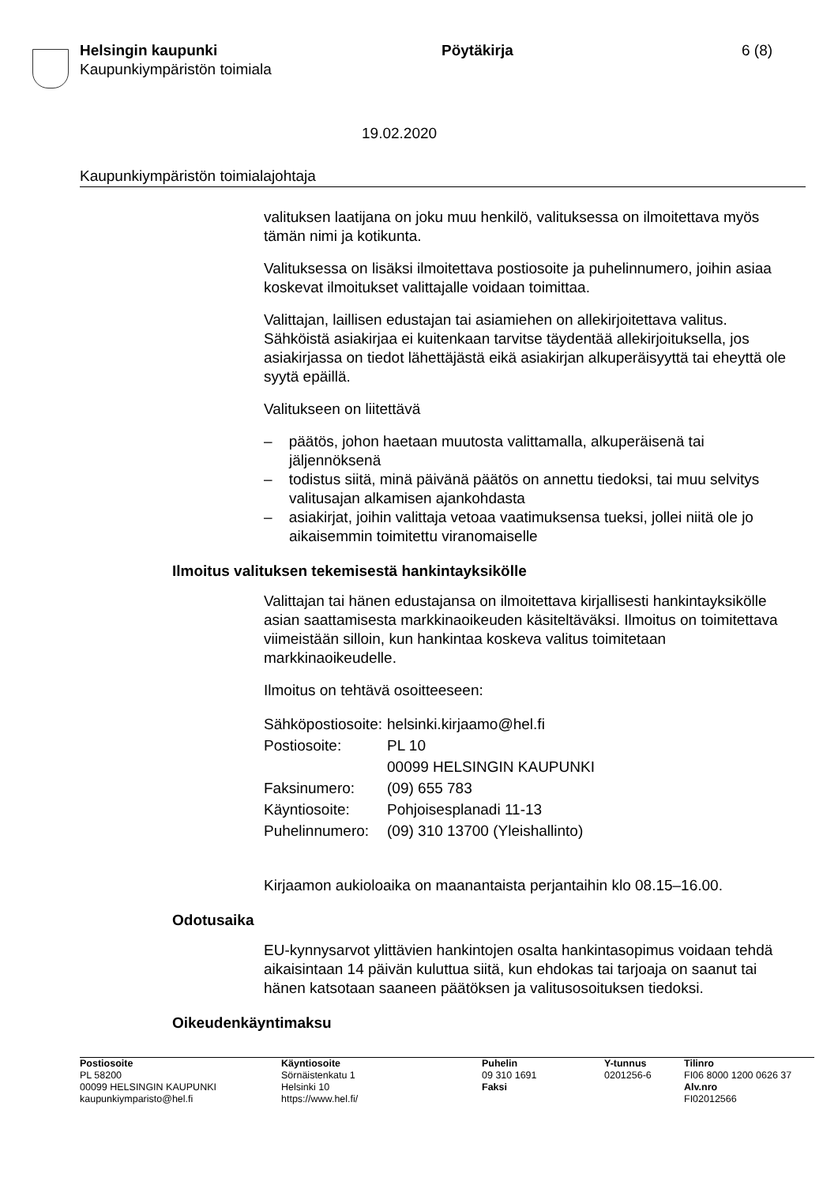Helsingin kaupunki
Kaupunkiympäristön toimiala
Pöytäkirja 6 (8)
19.02.2020
Kaupunkiympäristön toimialajohtaja
valituksen laatijana on joku muu henkilö, valituksessa on ilmoitettava myös tämän nimi ja kotikunta.
Valituksessa on lisäksi ilmoitettava postiosoite ja puhelinnumero, joihin asiaa koskevat ilmoitukset valittajalle voidaan toimittaa.
Valittajan, laillisen edustajan tai asiamiehen on allekirjoitettava valitus. Sähköistä asiakirjaa ei kuitenkaan tarvitse täydentää allekirjoituksella, jos asiakirjassa on tiedot lähettäjästä eikä asiakirjan alkuperäisyyttä tai eheyttä ole syytä epäillä.
Valitukseen on liitettävä
– päätös, johon haetaan muutosta valittamalla, alkuperäisenä tai jäljennöksenä
– todistus siitä, minä päivänä päätös on annettu tiedoksi, tai muu selvitys valitusajan alkamisen ajankohdasta
– asiakirjat, joihin valittaja vetoaa vaatimuksensa tueksi, jollei niitä ole jo aikaisemmin toimitettu viranomaiselle
Ilmoitus valituksen tekemisestä hankintayksikölle
Valittajan tai hänen edustajansa on ilmoitettava kirjallisesti hankintayksikölle asian saattamisesta markkinaoikeuden käsiteltäväksi. Ilmoitus on toimitettava viimeistään silloin, kun hankintaa koskeva valitus toimitetaan markkinaoikeudelle.
Ilmoitus on tehtävä osoitteeseen:
| Sähköpostiosoite: | helsinki.kirjaamo@hel.fi |
| Postiosoite: | PL 10 00099 HELSINGIN KAUPUNKI |
| Faksinumero: | (09) 655 783 |
| Käyntiosoite: | Pohjoisesplanadi 11-13 |
| Puhelinnumero: | (09) 310 13700 (Yleishallinto) |
Kirjaamon aukioloaika on maanantaista perjantaihin klo 08.15–16.00.
Odotusaika
EU-kynnysarvot ylittävien hankintojen osalta hankintasopimus voidaan tehdä aikaisintaan 14 päivän kuluttua siitä, kun ehdokas tai tarjoaja on saanut tai hänen katsotaan saaneen päätöksen ja valitusosoituksen tiedoksi.
Oikeudenkäyntimaksu
Postiosoite
PL 58200
00099 HELSINGIN KAUPUNKI
kaupunkiymparisto@hel.fi
Käyntiosoite
Sörnäistenkatu 1
Helsinki 10
https://www.hel.fi/
Puhelin
09 310 1691
Faksi
Y-tunnus
0201256-6
Tilinro
FI06 8000 1200 0626 37
Alv.nro
FI02012566